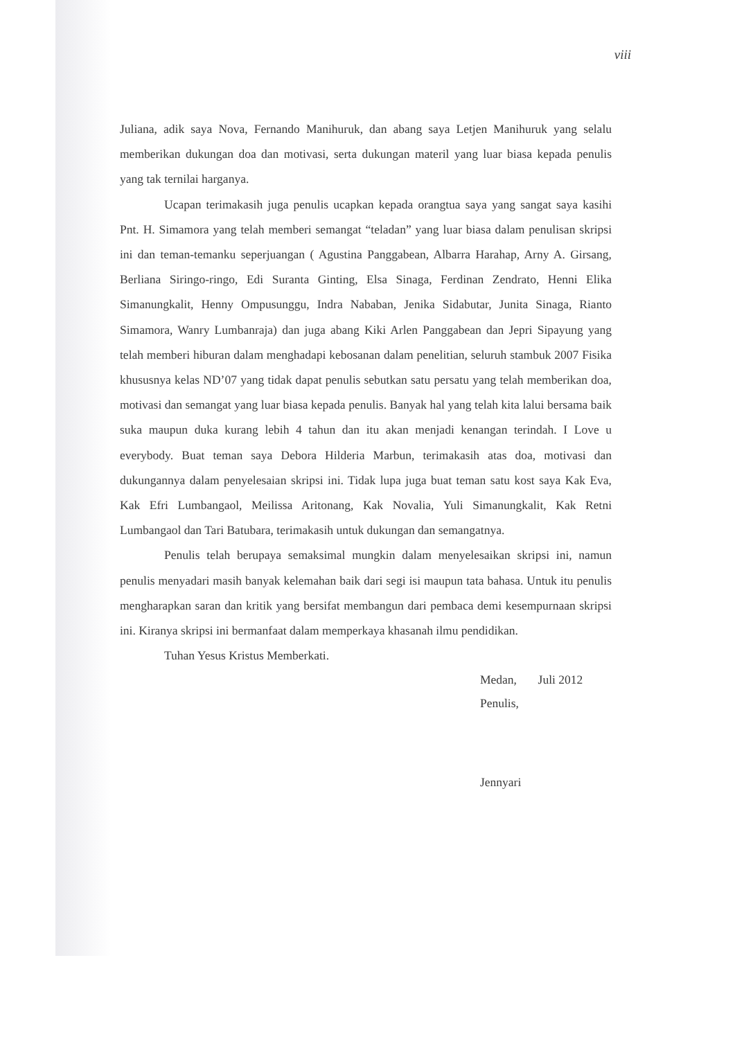viii
Juliana, adik saya Nova, Fernando Manihuruk, dan abang saya Letjen Manihuruk yang selalu memberikan dukungan doa dan motivasi, serta dukungan materil yang luar biasa kepada penulis yang tak ternilai harganya.
Ucapan terimakasih juga penulis ucapkan kepada orangtua saya yang sangat saya kasihi Pnt. H. Simamora yang telah memberi semangat “teladan” yang luar biasa dalam penulisan skripsi ini dan teman-temanku seperjuangan ( Agustina Panggabean, Albarra Harahap, Arny A. Girsang, Berliana Siringo-ringo, Edi Suranta Ginting, Elsa Sinaga, Ferdinan Zendrato, Henni Elika Simanungkalit, Henny Ompusunggu, Indra Nababan, Jenika Sidabutar, Junita Sinaga, Rianto Simamora, Wanry Lumbanraja) dan juga abang Kiki Arlen Panggabean dan Jepri Sipayung yang telah memberi hiburan dalam menghadapi kebosanan dalam penelitian, seluruh stambuk 2007 Fisika khususnya kelas ND’07 yang tidak dapat penulis sebutkan satu persatu yang telah memberikan doa, motivasi dan semangat yang luar biasa kepada penulis. Banyak hal yang telah kita lalui bersama baik suka maupun duka kurang lebih 4 tahun dan itu akan menjadi kenangan terindah. I Love u everybody. Buat teman saya Debora Hilderia Marbun, terimakasih atas doa, motivasi dan dukungannya dalam penyelesaian skripsi ini. Tidak lupa juga buat teman satu kost saya Kak Eva, Kak Efri Lumbangaol, Meilissa Aritonang, Kak Novalia, Yuli Simanungkalit, Kak Retni Lumbangaol dan Tari Batubara, terimakasih untuk dukungan dan semangatnya.
Penulis telah berupaya semaksimal mungkin dalam menyelesaikan skripsi ini, namun penulis menyadari masih banyak kelemahan baik dari segi isi maupun tata bahasa. Untuk itu penulis mengharapkan saran dan kritik yang bersifat membangun dari pembaca demi kesempurnaan skripsi ini. Kiranya skripsi ini bermanfaat dalam memperkaya khasanah ilmu pendidikan.
Tuhan Yesus Kristus Memberkati.
Medan, Juli 2012
Penulis,
Jennyari